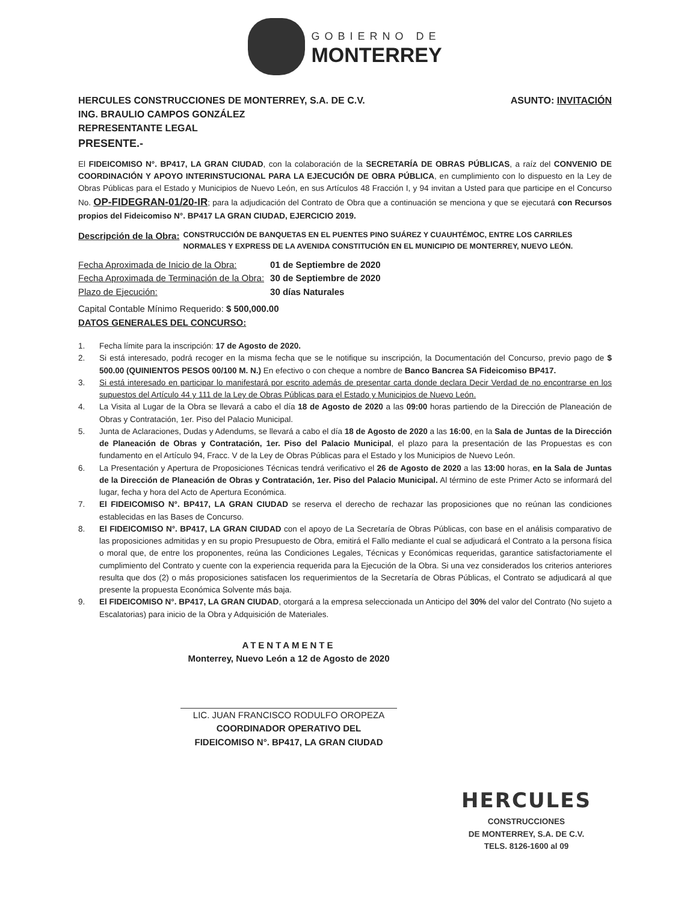GOBIERNO DE
MONTERREY
HERCULES CONSTRUCCIONES DE MONTERREY, S.A. DE C.V.
ING. BRAULIO CAMPOS GONZÁLEZ
REPRESENTANTE LEGAL
PRESENTE.-
ASUNTO: INVITACIÓN
El FIDEICOMISO N°. BP417, LA GRAN CIUDAD, con la colaboración de la SECRETARÍA DE OBRAS PÚBLICAS, a raíz del CONVENIO DE COORDINACIÓN Y APOYO INTERINSTUCIONAL PARA LA EJECUCIÓN DE OBRA PÚBLICA, en cumplimiento con lo dispuesto en la Ley de Obras Públicas para el Estado y Municipios de Nuevo León, en sus Artículos 48 Fracción I, y 94 invitan a Usted para que participe en el Concurso No. OP-FIDEGRAN-01/20-IR; para la adjudicación del Contrato de Obra que a continuación se menciona y que se ejecutará con Recursos propios del Fideicomiso N°. BP417 LA GRAN CIUDAD, EJERCICIO 2019.
Descripción de la Obra: CONSTRUCCIÓN DE BANQUETAS EN EL PUENTES PINO SUÁREZ Y CUAUHTÉMOC, ENTRE LOS CARRILES NORMALES Y EXPRESS DE LA AVENIDA CONSTITUCIÓN EN EL MUNICIPIO DE MONTERREY, NUEVO LEÓN.
| Fecha Aproximada de Inicio de la Obra: | 01 de Septiembre de 2020 |
| Fecha Aproximada de Terminación de la Obra: | 30 de Septiembre de 2020 |
| Plazo de Ejecución: | 30 días Naturales |
Capital Contable Mínimo Requerido: $ 500,000.00
DATOS GENERALES DEL CONCURSO:
1. Fecha límite para la inscripción: 17 de Agosto de 2020.
2. Si está interesado, podrá recoger en la misma fecha que se le notifique su inscripción, la Documentación del Concurso, previo pago de $ 500.00 (QUINIENTOS PESOS 00/100 M. N.) En efectivo o con cheque a nombre de Banco Bancrea SA Fideicomiso BP417.
3. Si está interesado en participar lo manifestará por escrito además de presentar carta donde declara Decir Verdad de no encontrarse en los supuestos del Artículo 44 y 111 de la Ley de Obras Públicas para el Estado y Municipios de Nuevo León.
4. La Visita al Lugar de la Obra se llevará a cabo el día 18 de Agosto de 2020 a las 09:00 horas partiendo de la Dirección de Planeación de Obras y Contratación, 1er. Piso del Palacio Municipal.
5. Junta de Aclaraciones, Dudas y Adendums, se llevará a cabo el día 18 de Agosto de 2020 a las 16:00, en la Sala de Juntas de la Dirección de Planeación de Obras y Contratación, 1er. Piso del Palacio Municipal, el plazo para la presentación de las Propuestas es con fundamento en el Artículo 94, Fracc. V de la Ley de Obras Públicas para el Estado y los Municipios de Nuevo León.
6. La Presentación y Apertura de Proposiciones Técnicas tendrá verificativo el 26 de Agosto de 2020 a las 13:00 horas, en la Sala de Juntas de la Dirección de Planeación de Obras y Contratación, 1er. Piso del Palacio Municipal. Al término de este Primer Acto se informará del lugar, fecha y hora del Acto de Apertura Económica.
7. El FIDEICOMISO N°. BP417, LA GRAN CIUDAD se reserva el derecho de rechazar las proposiciones que no reúnan las condiciones establecidas en las Bases de Concurso.
8. El FIDEICOMISO N°. BP417, LA GRAN CIUDAD con el apoyo de La Secretaría de Obras Públicas, con base en el análisis comparativo de las proposiciones admitidas y en su propio Presupuesto de Obra, emitirá el Fallo mediante el cual se adjudicará el Contrato a la persona física o moral que, de entre los proponentes, reúna las Condiciones Legales, Técnicas y Económicas requeridas, garantice satisfactoriamente el cumplimiento del Contrato y cuente con la experiencia requerida para la Ejecución de la Obra. Si una vez considerados los criterios anteriores resulta que dos (2) o más proposiciones satisfacen los requerimientos de la Secretaría de Obras Públicas, el Contrato se adjudicará al que presente la propuesta Económica Solvente más baja.
9. El FIDEICOMISO N°. BP417, LA GRAN CIUDAD, otorgará a la empresa seleccionada un Anticipo del 30% del valor del Contrato (No sujeto a Escalatorias) para inicio de la Obra y Adquisición de Materiales.
ATENTAMENTE
Monterrey, Nuevo León a 12 de Agosto de 2020
LIC. JUAN FRANCISCO RODULFO OROPEZA
COORDINADOR OPERATIVO DEL
FIDEICOMISO N°. BP417, LA GRAN CIUDAD
HERCULES
CONSTRUCCIONES
DE MONTERREY, S.A. DE C.V.
TELS. 8126-1600 al 09